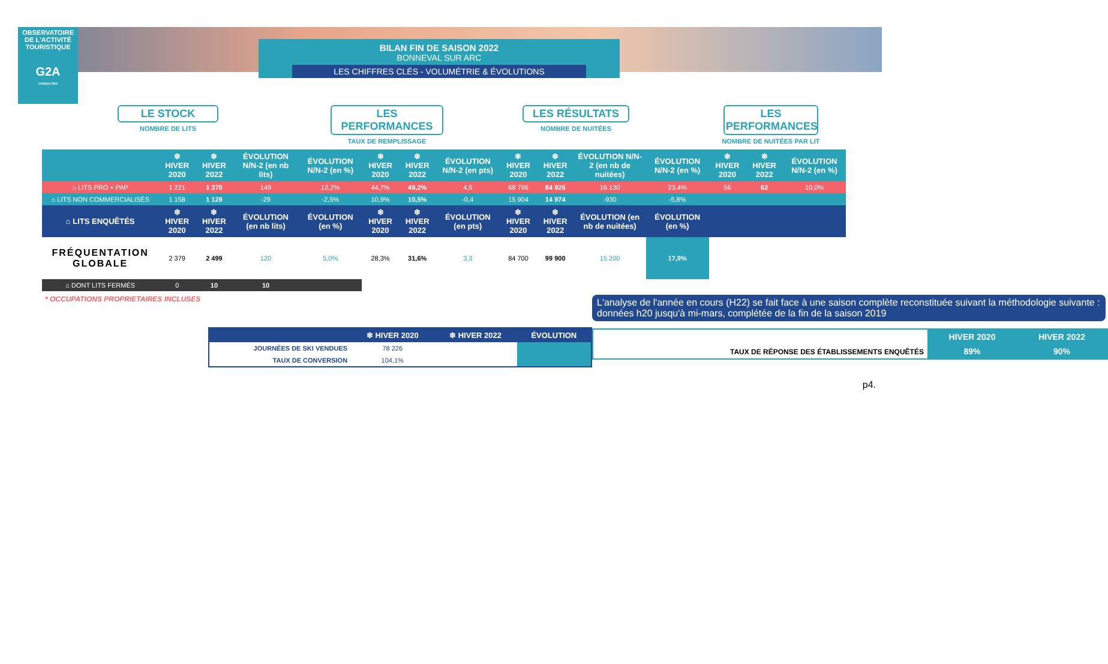OBSERVATOIRE
DE L'ACTIVITÉ
TOURISTIQUE
G2A
CONSULTING
BILAN FIN DE SAISON 2022
BONNEVAL SUR ARC
LES CHIFFRES CLÉS - VOLUMÉTRIE & ÉVOLUTIONS
LE STOCK
NOMBRE DE LITS
LES PERFORMANCES
TAUX DE REMPLISSAGE
LES RÉSULTATS
NOMBRE DE NUITÉES
LES PERFORMANCES
NOMBRE DE NUITÉES PAR LIT
| | ❄ HIVER 2020 | ❄ HIVER 2022 | ÉVOLUTION N/N-2 (en nb lits) | ÉVOLUTION N/N-2 (en %) | ❄ HIVER 2020 | ❄ HIVER 2022 | ÉVOLUTION N/N-2 (en pts) | ❄ HIVER 2020 | ❄ HIVER 2022 | ÉVOLUTION N/N-2 (en nb de nuitées) | ÉVOLUTION N/N-2 (en %) | ❄ HIVER 2020 | ❄ HIVER 2022 | ÉVOLUTION N/N-2 (en %) |
| --- | --- | --- | --- | --- | --- | --- | --- | --- | --- | --- | --- | --- | --- | --- |
| ⌂ LITS PRO + PAP | 1 221 | 1 370 | 149 | 12,2% | 44,7% | 49,2% | 4,5 | 68 796 | 84 926 | 16 130 | 23,4% | 56 | 62 | 10,0% |
| ⌂ LITS NON COMMERCIALISÉS | 1 158 | 1 129 | -29 | -2,5% | 10,9% | 10,5% | -0,4 | 15 904 | 14 974 | -930 | -5,8% | | | |
| ⌂ LITS ENQUÊTÉS | ❄ HIVER 2020 | ❄ HIVER 2022 | ÉVOLUTION (en nb lits) | ÉVOLUTION (en %) | ❄ HIVER 2020 | ❄ HIVER 2022 | ÉVOLUTION (en pts) | ❄ HIVER 2020 | ❄ HIVER 2022 | ÉVOLUTION (en nb de nuitées) | ÉVOLUTION (en %) | | | |
| FRÉQUENTATION GLOBALE | 2 379 | 2 499 | 120 | 5,0% | 28,3% | 31,6% | 3,3 | 84 700 | 99 900 | 15 200 | 17,9% | | | |
| ⌂ DONT LITS FERMÉS | 0 | 10 | 10 | | | | | | | | | | | |
* OCCUPATIONS PROPRIETAIRES INCLUSES
| | ❄ HIVER 2020 | ❄ HIVER 2022 | ÉVOLUTION |
| --- | --- | --- | --- |
| JOURNÉES DE SKI VENDUES | 78 226 | | |
| TAUX DE CONVERSION | 104,1% | | |
L'analyse de l'année en cours (H22) se fait face à une saison complète reconstituée suivant la méthodologie suivante : données h20 jusqu'à mi-mars, complétée de la fin de la saison 2019
| TAUX DE RÉPONSE DES ÉTABLISSEMENTS ENQUÊTÉS | HIVER 2020 | HIVER 2022 |
| | 89% | 90% |
p4.